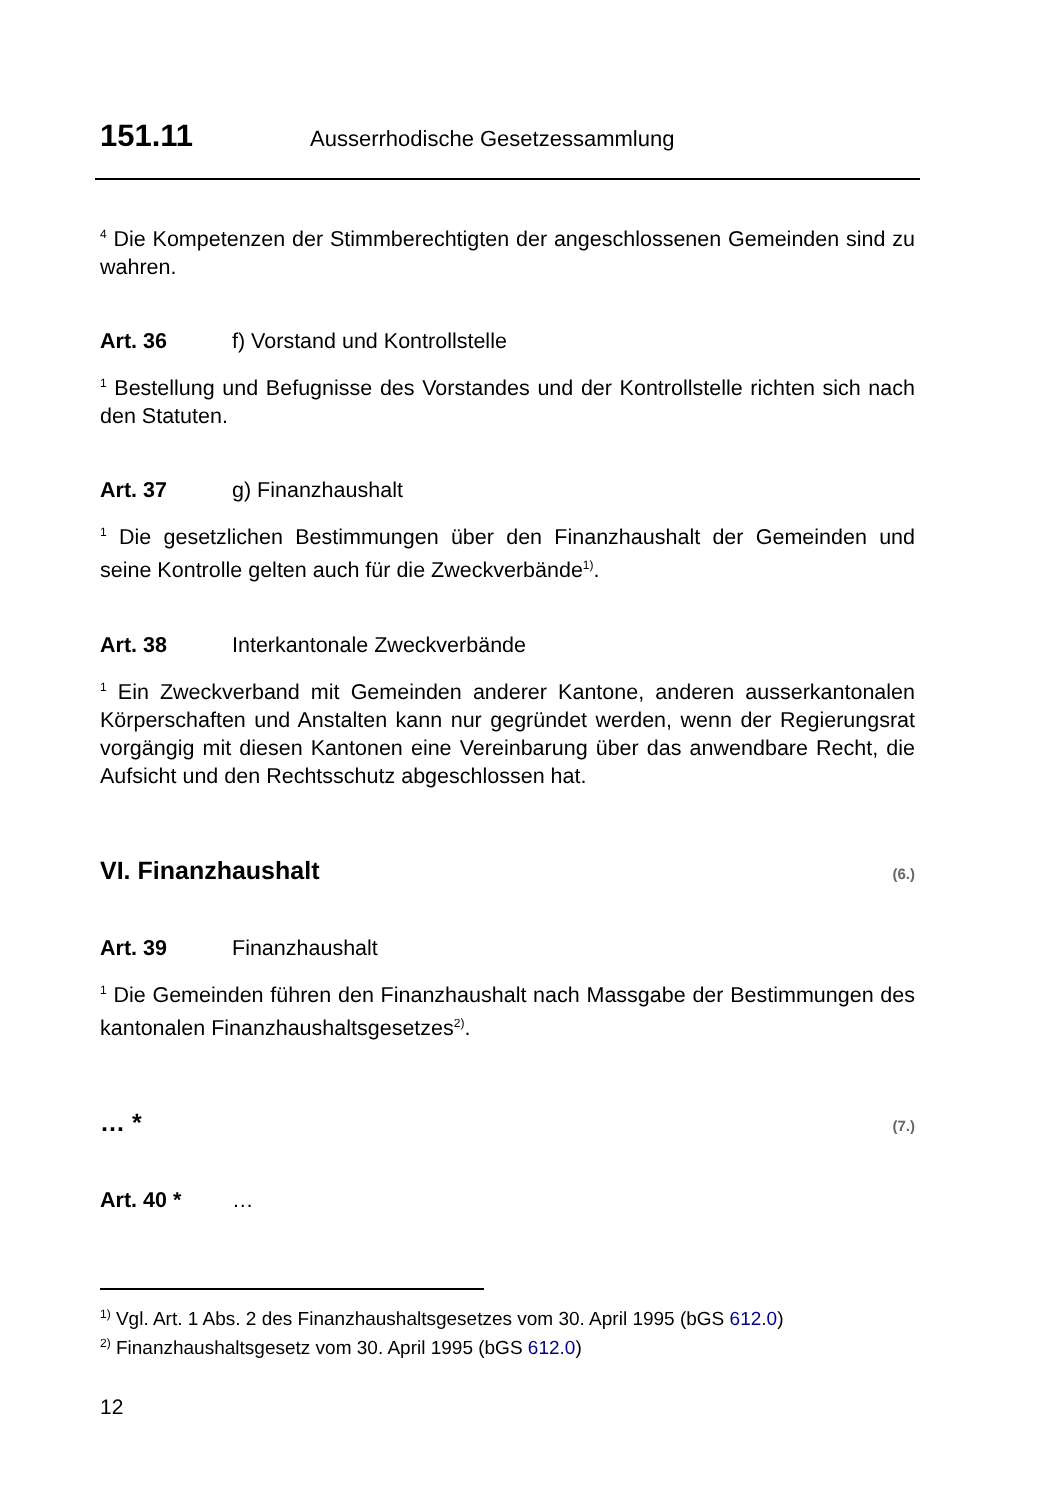151.11 Ausserrhodische Gesetzessammlung
<sup>4</sup> Die Kompetenzen der Stimmberechtigten der angeschlossenen Gemeinden sind zu wahren.
Art. 36 f) Vorstand und Kontrollstelle
<sup>1</sup> Bestellung und Befugnisse des Vorstandes und der Kontrollstelle richten sich nach den Statuten.
Art. 37 g) Finanzhaushalt
<sup>1</sup> Die gesetzlichen Bestimmungen über den Finanzhaushalt der Gemeinden und seine Kontrolle gelten auch für die Zweckverbände<sup>1)</sup>.
Art. 38 Interkantonale Zweckverbände
<sup>1</sup> Ein Zweckverband mit Gemeinden anderer Kantone, anderen ausserkantonalen Körperschaften und Anstalten kann nur gegründet werden, wenn der Regierungsrat vorgängig mit diesen Kantonen eine Vereinbarung über das anwendbare Recht, die Aufsicht und den Rechtsschutz abgeschlossen hat.
VI. Finanzhaushalt (6.)
Art. 39 Finanzhaushalt
<sup>1</sup> Die Gemeinden führen den Finanzhaushalt nach Massgabe der Bestimmungen des kantonalen Finanzhaushaltsgesetzes<sup>2)</sup>.
… * (7.)
Art. 40 * …
<sup>1)</sup> Vgl. Art. 1 Abs. 2 des Finanzhaushaltsgesetzes vom 30. April 1995 (bGS 612.0)
<sup>2)</sup> Finanzhaushaltsgesetz vom 30. April 1995 (bGS 612.0)
12